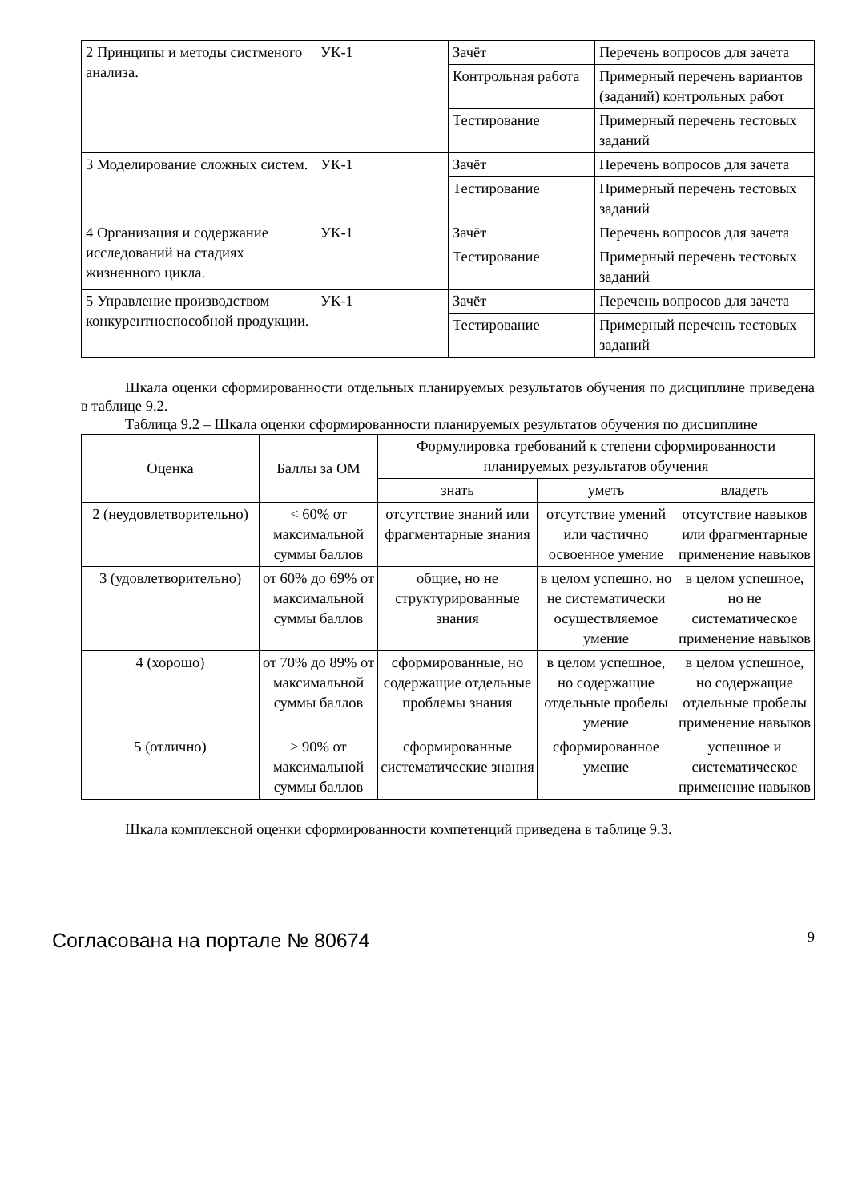| 2 Принципы и методы систменого анализа. | УК-1 | Зачёт | Перечень вопросов для зачета |
| | | Контрольная работа | Примерный перечень вариантов (заданий) контрольных работ |
| | | Тестирование | Примерный перечень тестовых заданий |
| 3 Моделирование сложных систем. | УК-1 | Зачёт | Перечень вопросов для зачета |
| | | Тестирование | Примерный перечень тестовых заданий |
| 4 Организация и содержание исследований на стадиях жизненного цикла. | УК-1 | Зачёт | Перечень вопросов для зачета |
| | | Тестирование | Примерный перечень тестовых заданий |
| 5 Управление производством конкурентноспособной продукции. | УК-1 | Зачёт | Перечень вопросов для зачета |
| | | Тестирование | Примерный перечень тестовых заданий |
Шкала оценки сформированности отдельных планируемых результатов обучения по дисциплине приведена в таблице 9.2.
Таблица 9.2 – Шкала оценки сформированности планируемых результатов обучения по дисциплине
| Оценка | Баллы за ОМ | Формулировка требований к степени сформированности планируемых результатов обучения | | |
| --- | --- | --- | --- | --- |
| | | знать | уметь | владеть |
| 2 (неудовлетворительно) | < 60% от максимальной суммы баллов | отсутствие знаний или фрагментарные знания | отсутствие умений или частично освоенное умение | отсутствие навыков или фрагментарные применение навыков |
| 3 (удовлетворительно) | от 60% до 69% от максимальной суммы баллов | общие, но не структурированные знания | в целом успешно, но не систематически осуществляемое умение | в целом успешное, но не систематическое применение навыков |
| 4 (хорошо) | от 70% до 89% от максимальной суммы баллов | сформированные, но содержащие отдельные проблемы знания | в целом успешное, но содержащие отдельные пробелы умение | в целом успешное, но содержащие отдельные пробелы применение навыков |
| 5 (отлично) | ≥ 90% от максимальной суммы баллов | сформированные систематические знания | сформированное умение | успешное и систематическое применение навыков |
Шкала комплексной оценки сформированности компетенций приведена в таблице 9.3.
Согласована на портале № 80674 9